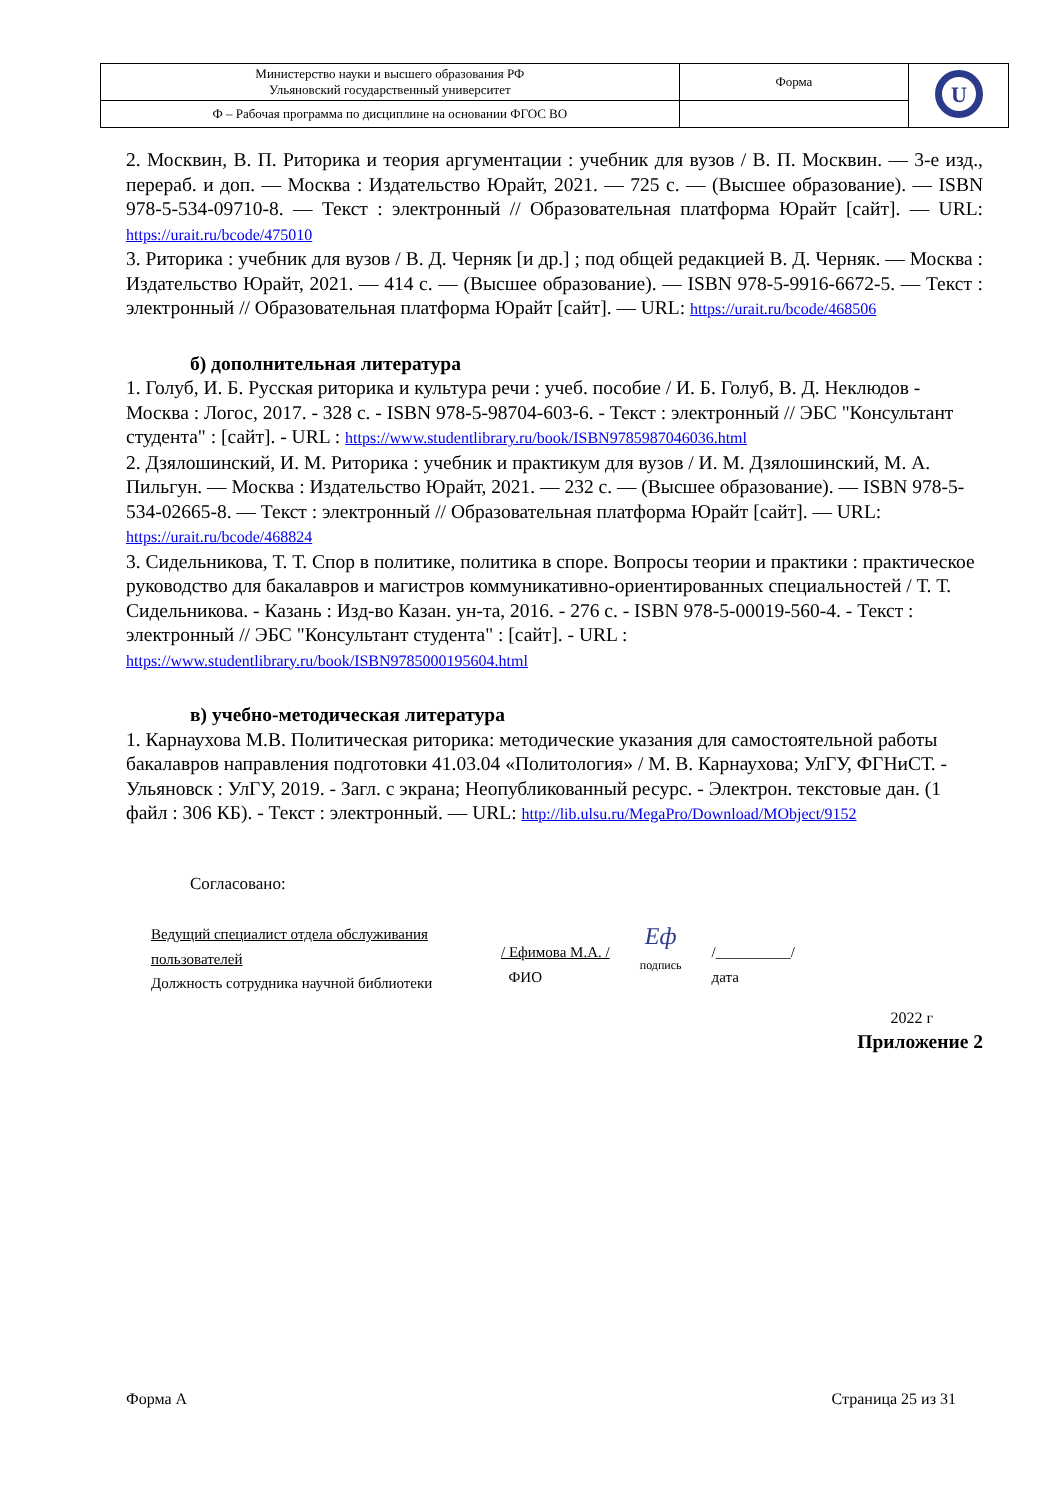| Министерство науки и высшего образования РФ Ульяновский государственный университет | Форма | U |
| Ф – Рабочая программа по дисциплине на основании ФГОС ВО | | |
2. Москвин, В. П. Риторика и теория аргументации : учебник для вузов / В. П. Москвин. — 3-е изд., перераб. и доп. — Москва : Издательство Юрайт, 2021. — 725 с. — (Высшее образование). — ISBN 978-5-534-09710-8. — Текст : электронный // Образовательная платформа Юрайт [сайт]. — URL: https://urait.ru/bcode/475010
3. Риторика : учебник для вузов / В. Д. Черняк [и др.] ; под общей редакцией В. Д. Черняк. — Москва : Издательство Юрайт, 2021. — 414 с. — (Высшее образование). — ISBN 978-5-9916-6672-5. — Текст : электронный // Образовательная платформа Юрайт [сайт]. — URL: https://urait.ru/bcode/468506
б) дополнительная литература
1. Голуб, И. Б. Русская риторика и культура речи : учеб. пособие / И. Б. Голуб, В. Д. Неклюдов - Москва : Логос, 2017. - 328 с. - ISBN 978-5-98704-603-6. - Текст : электронный // ЭБС "Консультант студента" : [сайт]. - URL : https://www.studentlibrary.ru/book/ISBN9785987046036.html
2. Дзялошинский, И. М. Риторика : учебник и практикум для вузов / И. М. Дзялошинский, М. А. Пильгун. — Москва : Издательство Юрайт, 2021. — 232 с. — (Высшее образование). — ISBN 978-5-534-02665-8. — Текст : электронный // Образовательная платформа Юрайт [сайт]. — URL: https://urait.ru/bcode/468824
3. Сидельникова, Т. Т. Спор в политике, политика в споре. Вопросы теории и практики : практическое руководство для бакалавров и магистров коммуникативно-ориентированных специальностей / Т. Т. Сидельникова. - Казань : Изд-во Казан. ун-та, 2016. - 276 с. - ISBN 978-5-00019-560-4. - Текст : электронный // ЭБС "Консультант студента" : [сайт]. - URL : https://www.studentlibrary.ru/book/ISBN9785000195604.html
в) учебно-методическая литература
1. Карнаухова М.В. Политическая риторика: методические указания для самостоятельной работы бакалавров направления подготовки 41.03.04 «Политология» / М. В. Карнаухова; УлГУ, ФГНиСТ. - Ульяновск : УлГУ, 2019. - Загл. с экрана; Неопубликованный ресурс. - Электрон. текстовые дан. (1 файл : 306 КБ). - Текст : электронный. — URL: http://lib.ulsu.ru/MegaPro/Download/MObject/9152
Согласовано:
Ведущий специалист отдела обслуживания пользователей
Должность сотрудника научной библиотеки
/ Ефимова М.А. /
ФИО
Еф
подпись
/__________/
дата
2022 г
Приложение 2
Форма А Страница 25 из 31